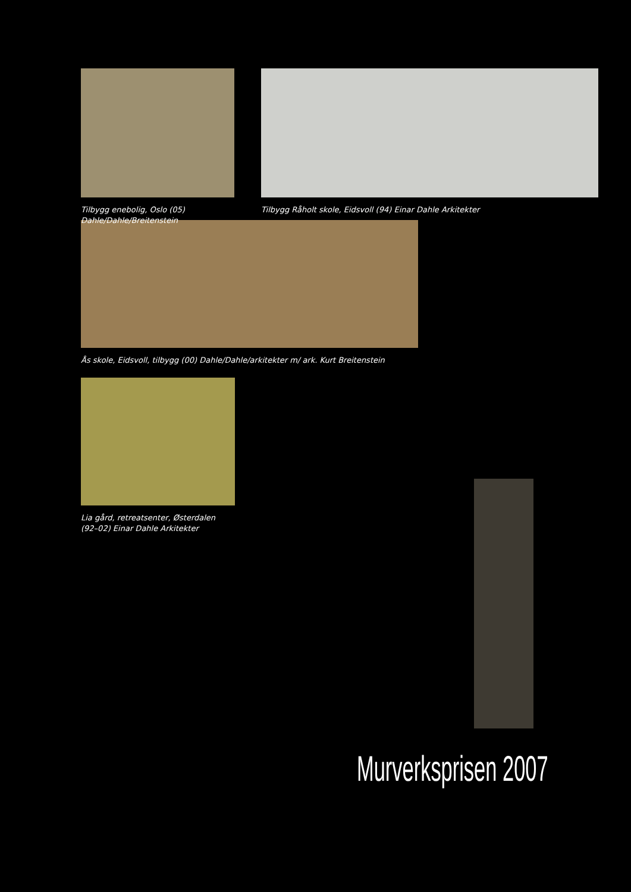Tilbygg enebolig, Oslo (05)
Dahle/Dahle/Breitenstein
Tilbygg Råholt skole, Eidsvoll (94) Einar Dahle Arkitekter
Ås skole, Eidsvoll, tilbygg (00) Dahle/Dahle/arkitekter m/ ark. Kurt Breitenstein
Lia gård, retreatsenter, Østerdalen
(92–02) Einar Dahle Arkitekter
Murverksprisen 2007